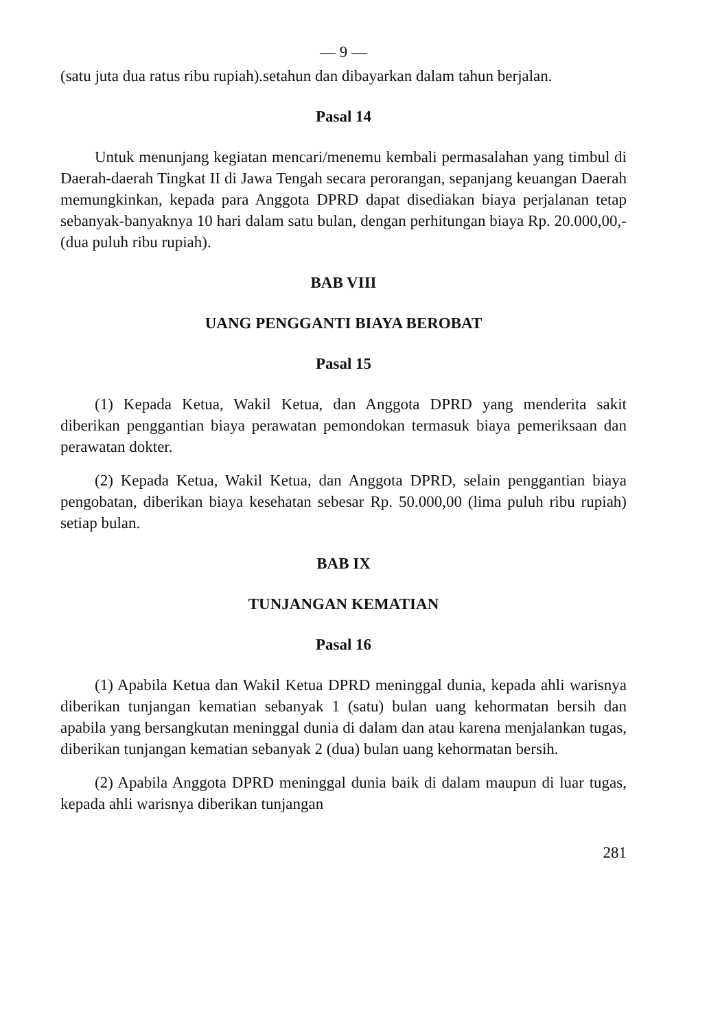— 9 —
(satu juta dua ratus ribu rupiah).setahun dan dibayarkan dalam tahun berjalan.
Pasal 14
Untuk menunjang kegiatan mencari/menemu kembali permasalahan yang timbul di Daerah-daerah Tingkat II di Jawa Tengah secara perorangan, sepanjang keuangan Daerah memungkinkan, kepada para Anggota DPRD dapat disediakan biaya perjalanan tetap sebanyak-banyaknya 10 hari dalam satu bulan, dengan perhitungan biaya Rp. 20.000,00,- (dua puluh ribu rupiah).
BAB VIII
UANG PENGGANTI BIAYA BEROBAT
Pasal 15
(1) Kepada Ketua, Wakil Ketua, dan Anggota DPRD yang menderita sakit diberikan penggantian biaya perawatan pemondokan termasuk biaya pemeriksaan dan perawatan dokter.
(2) Kepada Ketua, Wakil Ketua, dan Anggota DPRD, selain penggantian biaya pengobatan, diberikan biaya kesehatan sebesar Rp. 50.000,00 (lima puluh ribu rupiah) setiap bulan.
BAB IX
TUNJANGAN KEMATIAN
Pasal 16
(1) Apabila Ketua dan Wakil Ketua DPRD meninggal dunia, kepada ahli warisnya diberikan tunjangan kematian sebanyak 1 (satu) bulan uang kehormatan bersih dan apabila yang bersangkutan meninggal dunia di dalam dan atau karena menjalankan tugas, diberikan tunjangan kematian sebanyak 2 (dua) bulan uang kehormatan bersih.
(2) Apabila Anggota DPRD meninggal dunia baik di dalam maupun di luar tugas, kepada ahli warisnya diberikan tunjangan
281